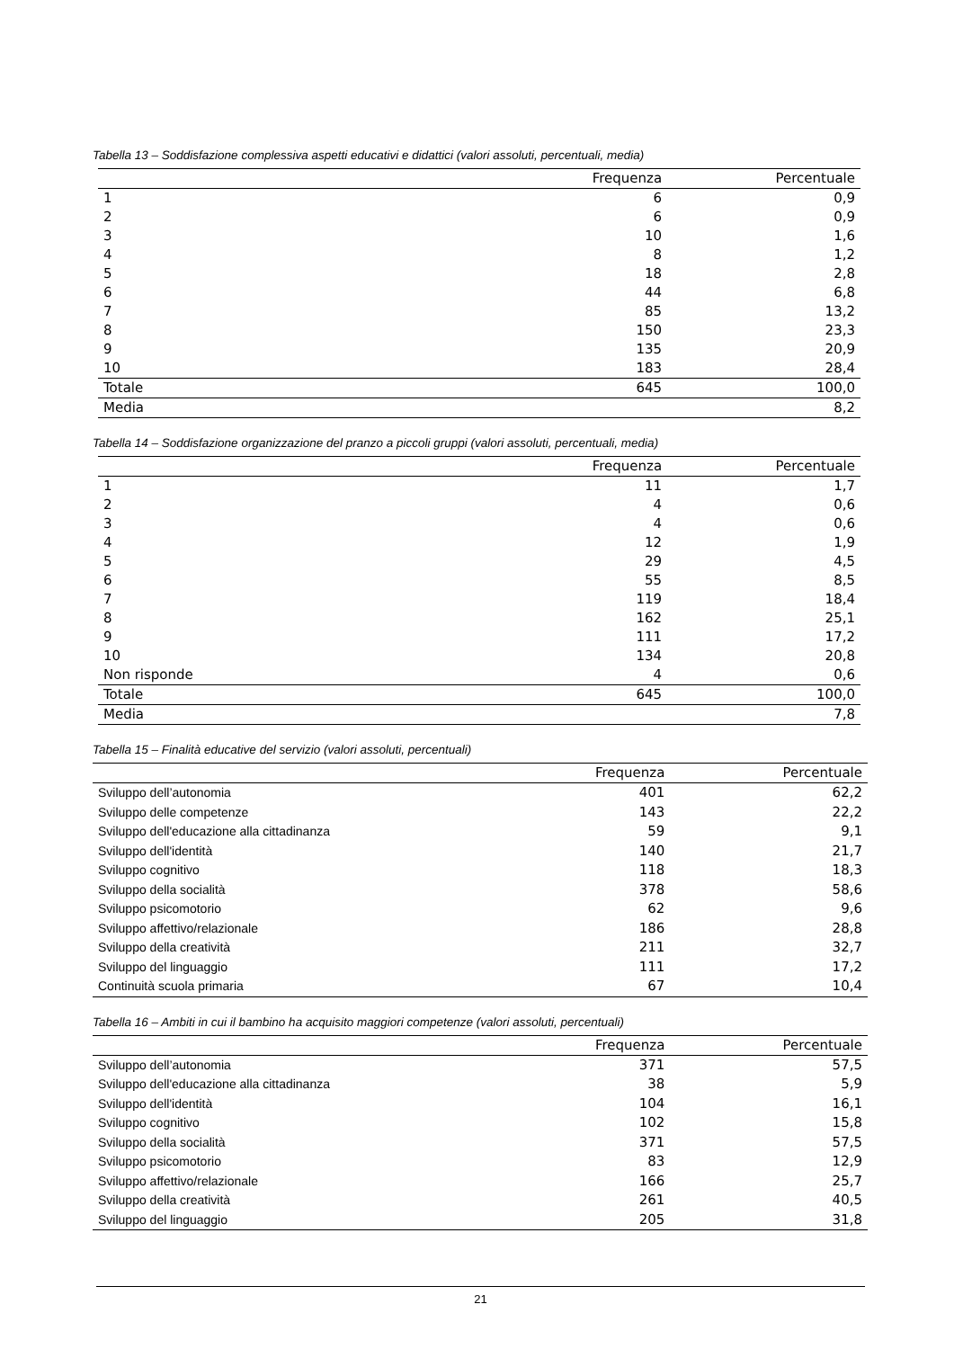Tabella 13 – Soddisfazione complessiva aspetti educativi e didattici (valori assoluti, percentuali, media)
| | Frequenza | Percentuale |
| --- | --- | --- |
| 1 | 6 | 0,9 |
| 2 | 6 | 0,9 |
| 3 | 10 | 1,6 |
| 4 | 8 | 1,2 |
| 5 | 18 | 2,8 |
| 6 | 44 | 6,8 |
| 7 | 85 | 13,2 |
| 8 | 150 | 23,3 |
| 9 | 135 | 20,9 |
| 10 | 183 | 28,4 |
| Totale | 645 | 100,0 |
| Media | | 8,2 |
Tabella 14 – Soddisfazione organizzazione del pranzo a piccoli gruppi (valori assoluti, percentuali, media)
| | Frequenza | Percentuale |
| --- | --- | --- |
| 1 | 11 | 1,7 |
| 2 | 4 | 0,6 |
| 3 | 4 | 0,6 |
| 4 | 12 | 1,9 |
| 5 | 29 | 4,5 |
| 6 | 55 | 8,5 |
| 7 | 119 | 18,4 |
| 8 | 162 | 25,1 |
| 9 | 111 | 17,2 |
| 10 | 134 | 20,8 |
| Non risponde | 4 | 0,6 |
| Totale | 645 | 100,0 |
| Media | | 7,8 |
Tabella 15 – Finalità educative del servizio (valori assoluti, percentuali)
| | Frequenza | Percentuale |
| --- | --- | --- |
| Sviluppo dell’autonomia | 401 | 62,2 |
| Sviluppo delle competenze | 143 | 22,2 |
| Sviluppo dell'educazione alla cittadinanza | 59 | 9,1 |
| Sviluppo dell'identità | 140 | 21,7 |
| Sviluppo cognitivo | 118 | 18,3 |
| Sviluppo della socialità | 378 | 58,6 |
| Sviluppo psicomotorio | 62 | 9,6 |
| Sviluppo affettivo/relazionale | 186 | 28,8 |
| Sviluppo della creatività | 211 | 32,7 |
| Sviluppo del linguaggio | 111 | 17,2 |
| Continuità scuola primaria | 67 | 10,4 |
Tabella 16 – Ambiti in cui il bambino ha acquisito maggiori competenze (valori assoluti, percentuali)
| | Frequenza | Percentuale |
| --- | --- | --- |
| Sviluppo dell’autonomia | 371 | 57,5 |
| Sviluppo dell'educazione alla cittadinanza | 38 | 5,9 |
| Sviluppo dell'identità | 104 | 16,1 |
| Sviluppo cognitivo | 102 | 15,8 |
| Sviluppo della socialità | 371 | 57,5 |
| Sviluppo psicomotorio | 83 | 12,9 |
| Sviluppo affettivo/relazionale | 166 | 25,7 |
| Sviluppo della creatività | 261 | 40,5 |
| Sviluppo del linguaggio | 205 | 31,8 |
21